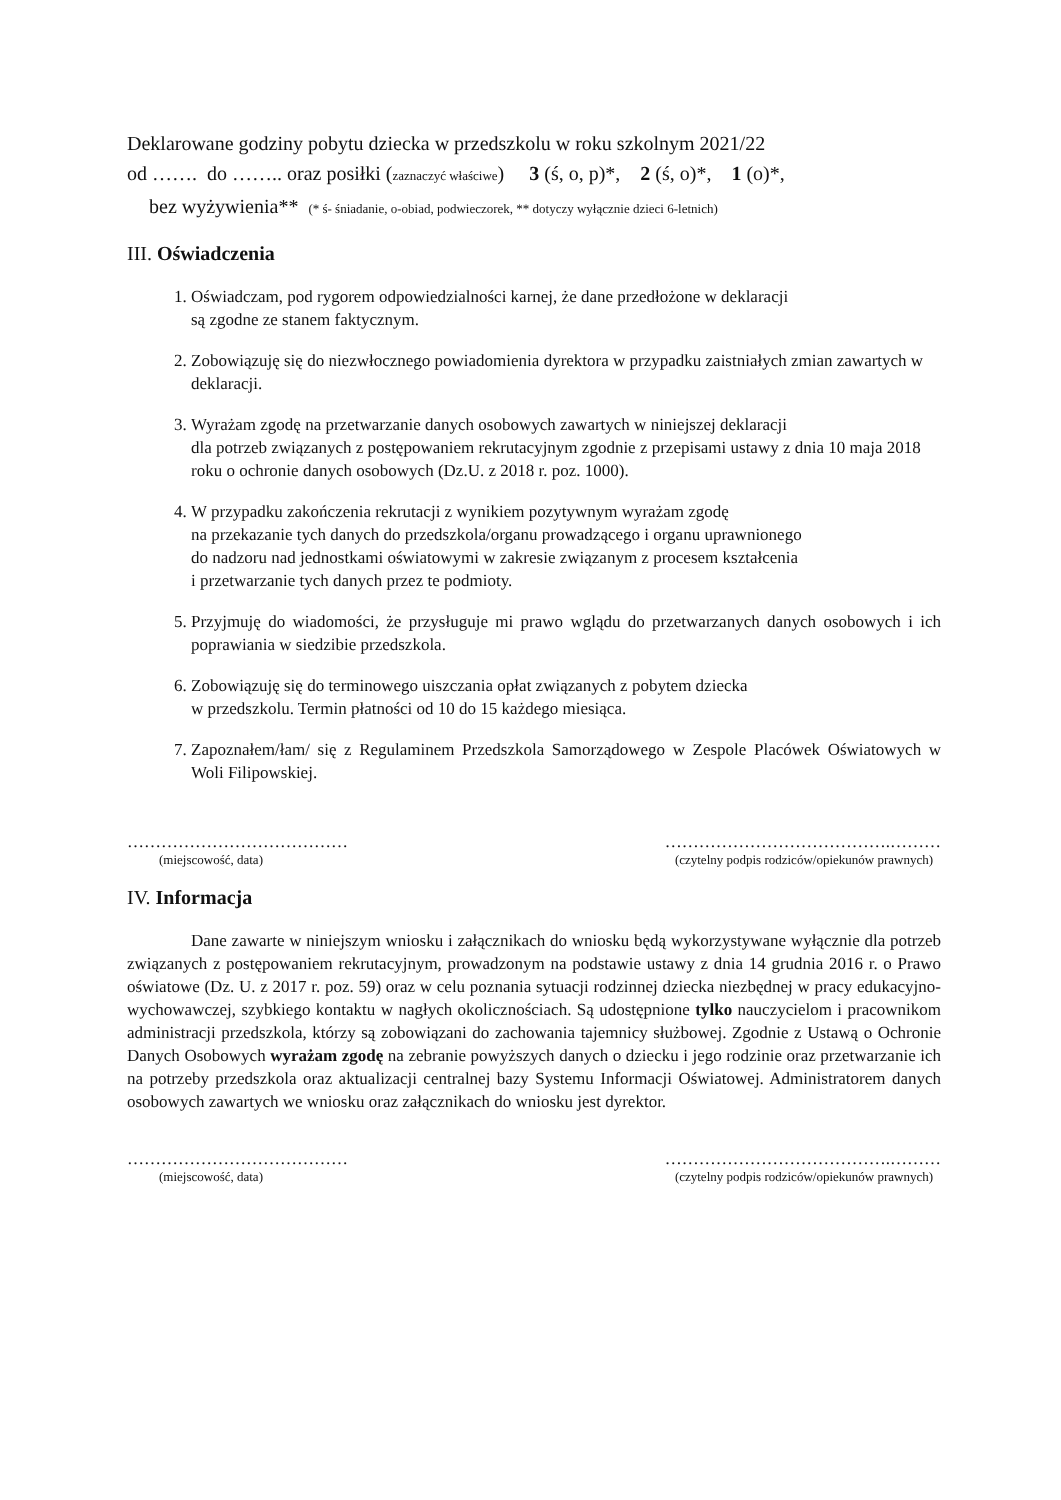Deklarowane godziny pobytu dziecka w przedszkolu w roku szkolnym 2021/22
od ……. do …….. oraz posiłki (zaznaczyć właściwe) 3 (ś, o, p)*, 2 (ś, o)*, 1 (o)*,
bez wyżywienia** (* ś- śniadanie, o-obiad, podwieczorek, ** dotyczy wyłącznie dzieci 6-letnich)
III. Oświadczenia
1. Oświadczam, pod rygorem odpowiedzialności karnej, że dane przedłożone w deklaracji
są zgodne ze stanem faktycznym.
2. Zobowiązuję się do niezwłocznego powiadomienia dyrektora w przypadku zaistniałych zmian zawartych w deklaracji.
3. Wyrażam zgodę na przetwarzanie danych osobowych zawartych w niniejszej deklaracji
dla potrzeb związanych z postępowaniem rekrutacyjnym zgodnie z przepisami ustawy z dnia 10 maja 2018 roku o ochronie danych osobowych (Dz.U. z 2018 r. poz. 1000).
4. W przypadku zakończenia rekrutacji z wynikiem pozytywnym wyrażam zgodę
na przekazanie tych danych do przedszkola/organu prowadzącego i organu uprawnionego
do nadzoru nad jednostkami oświatowymi w zakresie związanym z procesem kształcenia
i przetwarzanie tych danych przez te podmioty.
5. Przyjmuję do wiadomości, że przysługuje mi prawo wglądu do przetwarzanych danych osobowych i ich poprawiania w siedzibie przedszkola.
6. Zobowiązuję się do terminowego uiszczania opłat związanych z pobytem dziecka
w przedszkolu. Termin płatności od 10 do 15 każdego miesiąca.
7. Zapoznałem/łam/ się z Regulaminem Przedszkola Samorządowego w Zespole Placówek Oświatowych w Woli Filipowskiej.
………………………………… ………………………………….………
(miejscowość, data) (czytelny podpis rodziców/opiekunów prawnych)
IV. Informacja
Dane zawarte w niniejszym wniosku i załącznikach do wniosku będą wykorzystywane wyłącznie dla potrzeb związanych z postępowaniem rekrutacyjnym, prowadzonym na podstawie ustawy z dnia 14 grudnia 2016 r. o Prawo oświatowe (Dz. U. z 2017 r. poz. 59) oraz w celu poznania sytuacji rodzinnej dziecka niezbędnej w pracy edukacyjno-wychowawczej, szybkiego kontaktu w nagłych okolicznościach. Są udostępnione tylko nauczycielom i pracownikom administracji przedszkola, którzy są zobowiązani do zachowania tajemnicy służbowej. Zgodnie z Ustawą o Ochronie Danych Osobowych wyrażam zgodę na zebranie powyższych danych o dziecku i jego rodzinie oraz przetwarzanie ich na potrzeby przedszkola oraz aktualizacji centralnej bazy Systemu Informacji Oświatowej. Administratorem danych osobowych zawartych we wniosku oraz załącznikach do wniosku jest dyrektor.
………………………………… ………………………………….………
(miejscowość, data) (czytelny podpis rodziców/opiekunów prawnych)